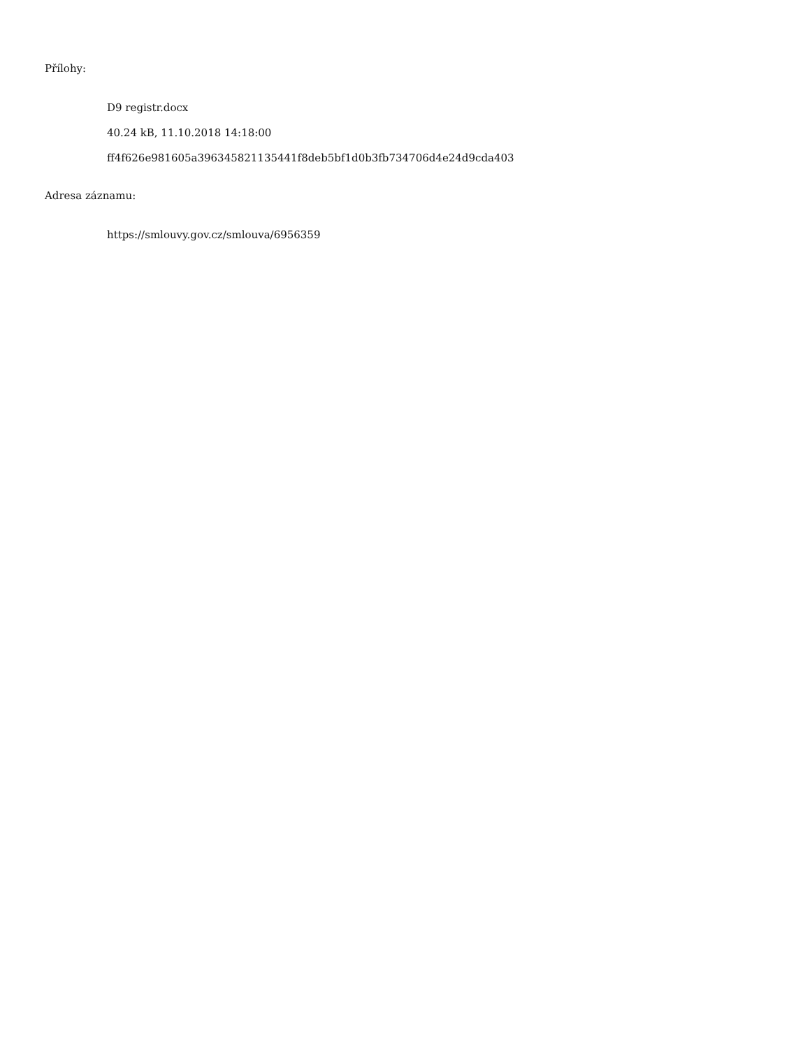Přílohy:
D9 registr.docx
40.24 kB, 11.10.2018 14:18:00
ff4f626e981605a396345821135441f8deb5bf1d0b3fb734706d4e24d9cda403
Adresa záznamu:
https://smlouvy.gov.cz/smlouva/6956359